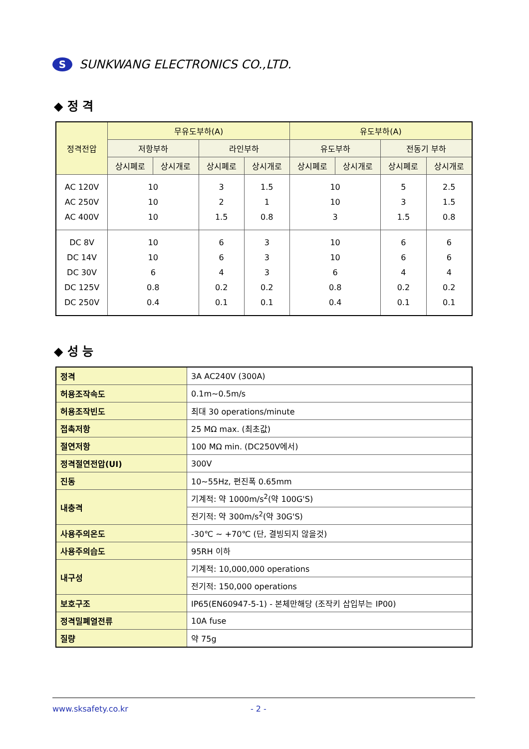S
SUNKWANG ELECTRONICS CO.,LTD.
◆ 정 격
| 정격전압 | 무유도부하(A) | | | | 유도부하(A) | | | |
| --- | --- | --- | --- | --- | --- | --- | --- | --- |
| | 저항부하 | | 라인부하 | | 유도부하 | | 전동기 부하 | |
| | 상시폐로 | 상시개로 | 상시폐로 | 상시개로 | 상시폐로 | 상시개로 | 상시폐로 | 상시개로 |
| AC 120V AC 250V AC 400V | 10 10 10 | | 3 2 1.5 | 1.5 1 0.8 | 10 10 3 | | 5 3 1.5 | 2.5 1.5 0.8 |
| DC 8V DC 14V DC 30V DC 125V DC 250V | 10 10 6 0.8 0.4 | | 6 6 4 0.2 0.1 | 3 3 3 0.2 0.1 | 10 10 6 0.8 0.4 | | 6 6 4 0.2 0.1 | 6 6 4 0.2 0.1 |
◆ 성 능
| 정격 | 3A AC240V (300A) |
| 허용조작속도 | 0.1m~0.5m/s |
| 허용조작빈도 | 최대 30 operations/minute |
| 접촉저항 | 25 MΩ max. (최초값) |
| 절연저항 | 100 MΩ min. (DC250V에서) |
| 정격절연전압(UI) | 300V |
| 진동 | 10~55Hz, 편진폭 0.65mm |
| 내충격 | 기계적: 약 1000m/s<sup>2</sup>(약 100G'S) |
| | 전기적: 약 300m/s<sup>2</sup>(약 30G'S) |
| 사용주의온도 | -30℃ ~ +70℃ (단, 결빙되지 않을것) |
| 사용주의습도 | 95RH 이하 |
| 내구성 | 기계적: 10,000,000 operations |
| | 전기적: 150,000 operations |
| 보호구조 | IP65(EN60947-5-1) - 본체만해당 (조작키 삽입부는 IP00) |
| 정격밀폐열전류 | 10A fuse |
| 질량 | 약 75g |
www.sksafety.co.kr - 2 -